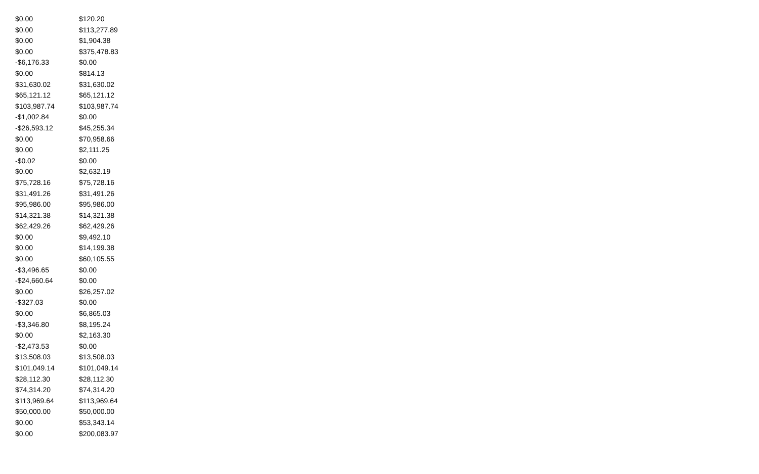| $0.00 | $120.20 |
| $0.00 | $113,277.89 |
| $0.00 | $1,904.38 |
| $0.00 | $375,478.83 |
| -$6,176.33 | $0.00 |
| $0.00 | $814.13 |
| $31,630.02 | $31,630.02 |
| $65,121.12 | $65,121.12 |
| $103,987.74 | $103,987.74 |
| -$1,002.84 | $0.00 |
| -$26,593.12 | $45,255.34 |
| $0.00 | $70,958.66 |
| $0.00 | $2,111.25 |
| -$0.02 | $0.00 |
| $0.00 | $2,632.19 |
| $75,728.16 | $75,728.16 |
| $31,491.26 | $31,491.26 |
| $95,986.00 | $95,986.00 |
| $14,321.38 | $14,321.38 |
| $62,429.26 | $62,429.26 |
| $0.00 | $9,492.10 |
| $0.00 | $14,199.38 |
| $0.00 | $60,105.55 |
| -$3,496.65 | $0.00 |
| -$24,660.64 | $0.00 |
| $0.00 | $26,257.02 |
| -$327.03 | $0.00 |
| $0.00 | $6,865.03 |
| -$3,346.80 | $8,195.24 |
| $0.00 | $2,163.30 |
| -$2,473.53 | $0.00 |
| $13,508.03 | $13,508.03 |
| $101,049.14 | $101,049.14 |
| $28,112.30 | $28,112.30 |
| $74,314.20 | $74,314.20 |
| $113,969.64 | $113,969.64 |
| $50,000.00 | $50,000.00 |
| $0.00 | $53,343.14 |
| $0.00 | $200,083.97 |